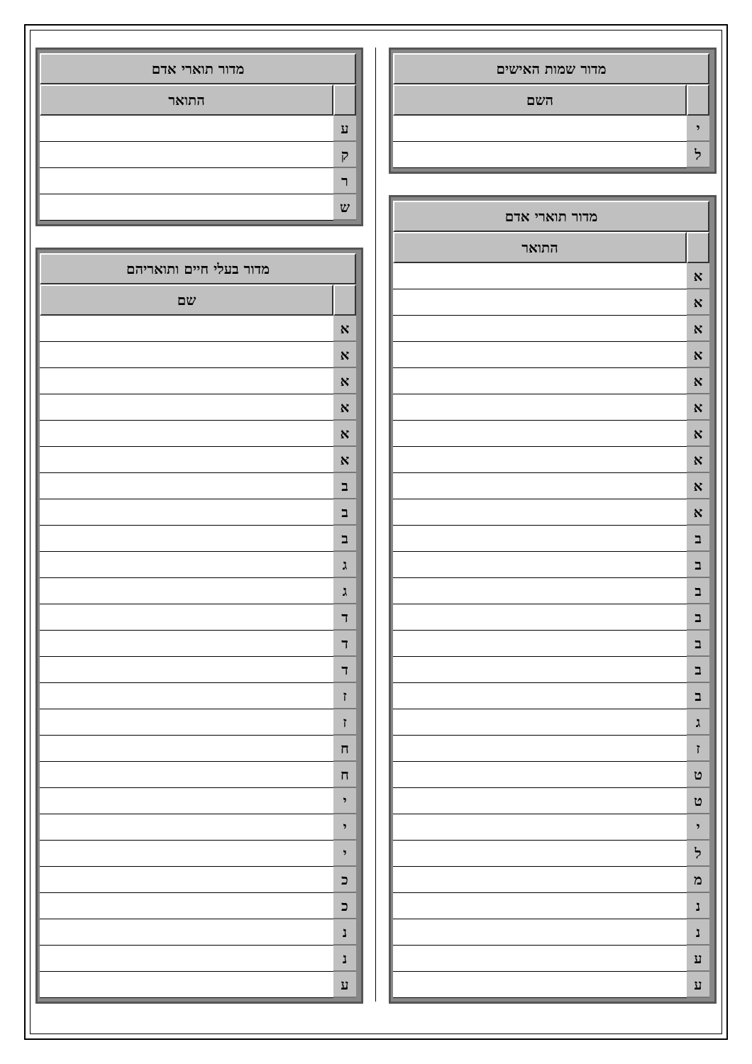| מדור שמות האישים | |
| --- | --- |
| | השם |
| י | |
| ל | |
| מדור תוארי אדם | |
| --- | --- |
| | התואר |
| א | |
| א | |
| א | |
| א | |
| א | |
| א | |
| א | |
| א | |
| א | |
| א | |
| ב | |
| ב | |
| ב | |
| ב | |
| ב | |
| ב | |
| ב | |
| ג | |
| ז | |
| ט | |
| ט | |
| י | |
| ל | |
| מ | |
| נ | |
| נ | |
| ע | |
| ע | |
| מדור תוארי אדם | |
| --- | --- |
| | התואר |
| ע | |
| ק | |
| ר | |
| ש | |
| מדור בעלי חיים ותואריהם | |
| --- | --- |
| | שם |
| א | |
| א | |
| א | |
| א | |
| א | |
| א | |
| ב | |
| ב | |
| ב | |
| ג | |
| ג | |
| ד | |
| ד | |
| ד | |
| ז | |
| ז | |
| ח | |
| ח | |
| י | |
| י | |
| י | |
| כ | |
| כ | |
| נ | |
| נ | |
| ע | |